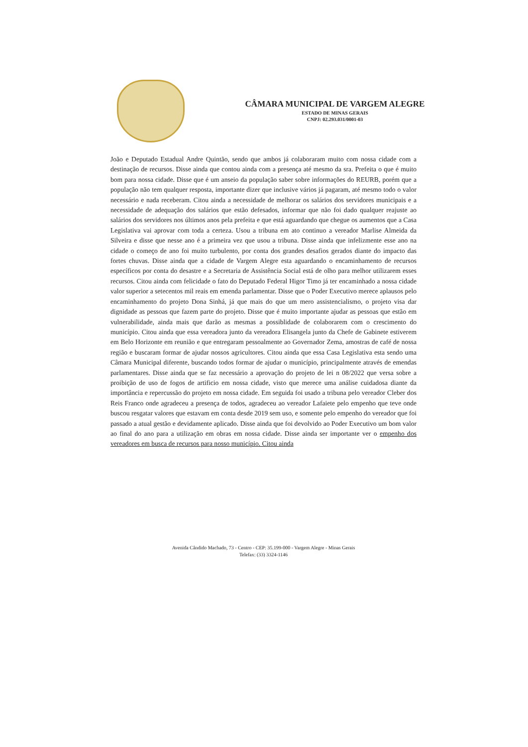CÂMARA MUNICIPAL DE VARGEM ALEGRE
ESTADO DE MINAS GERAIS
CNPJ: 02.293.031/0001-03
João e Deputado Estadual Andre Quintão, sendo que ambos já colaboraram muito com nossa cidade com a destinação de recursos. Disse ainda que contou ainda com a presença até mesmo da sra. Prefeita o que é muito bom para nossa cidade. Disse que é um anseio da população saber sobre informações do REURB, porém que a população não tem qualquer resposta, importante dizer que inclusive vários já pagaram, até mesmo todo o valor necessário e nada receberam. Citou ainda a necessidade de melhorar os salários dos servidores municipais e a necessidade de adequação dos salários que estão defesados, informar que não foi dado qualquer reajuste ao salários dos servidores nos últimos anos pela prefeita e que está aguardando que chegue os aumentos que a Casa Legislativa vai aprovar com toda a certeza. Usou a tribuna em ato continuo a vereador Marlise Almeida da Silveira e disse que nesse ano é a primeira vez que usou a tribuna. Disse ainda que infelizmente esse ano na cidade o começo de ano foi muito turbulento, por conta dos grandes desafios gerados diante do impacto das fortes chuvas. Disse ainda que a cidade de Vargem Alegre esta aguardando o encaminhamento de recursos específicos por conta do desastre e a Secretaria de Assistência Social está de olho para melhor utilizarem esses recursos. Citou ainda com felicidade o fato do Deputado Federal Higor Timo já ter encaminhado a nossa cidade valor superior a setecentos mil reais em emenda parlamentar. Disse que o Poder Executivo merece aplausos pelo encaminhamento do projeto Dona Sinhá, já que mais do que um mero assistencialismo, o projeto visa dar dignidade as pessoas que fazem parte do projeto. Disse que é muito importante ajudar as pessoas que estão em vulnerabilidade, ainda mais que darão as mesmas a possiblidade de colaborarem com o crescimento do município. Citou ainda que essa vereadora junto da vereadora Elisangela junto da Chefe de Gabinete estiverem em Belo Horizonte em reunião e que entregaram pessoalmente ao Governador Zema, amostras de café de nossa região e buscaram formar de ajudar nossos agricultores. Citou ainda que essa Casa Legislativa esta sendo uma Câmara Municipal diferente, buscando todos formar de ajudar o município, principalmente através de emendas parlamentares. Disse ainda que se faz necessário a aprovação do projeto de lei n 08/2022 que versa sobre a proibição de uso de fogos de artificio em nossa cidade, visto que merece uma análise cuidadosa diante da importância e repercussão do projeto em nossa cidade. Em seguida foi usado a tribuna pelo vereador Cleber dos Reis Franco onde agradeceu a presença de todos, agradeceu ao vereador Lafaiete pelo empenho que teve onde buscou resgatar valores que estavam em conta desde 2019 sem uso, e somente pelo empenho do vereador que foi passado a atual gestão e devidamente aplicado. Disse ainda que foi devolvido ao Poder Executivo um bom valor ao final do ano para a utilização em obras em nossa cidade. Disse ainda ser importante ver o empenho dos vereadores em busca de recursos para nosso município. Citou ainda
Avenida Cândido Machado, 73 - Centro - CEP: 35.199-000 - Vargem Alegre - Minas Gerais
Telefax: (33) 3324-1146